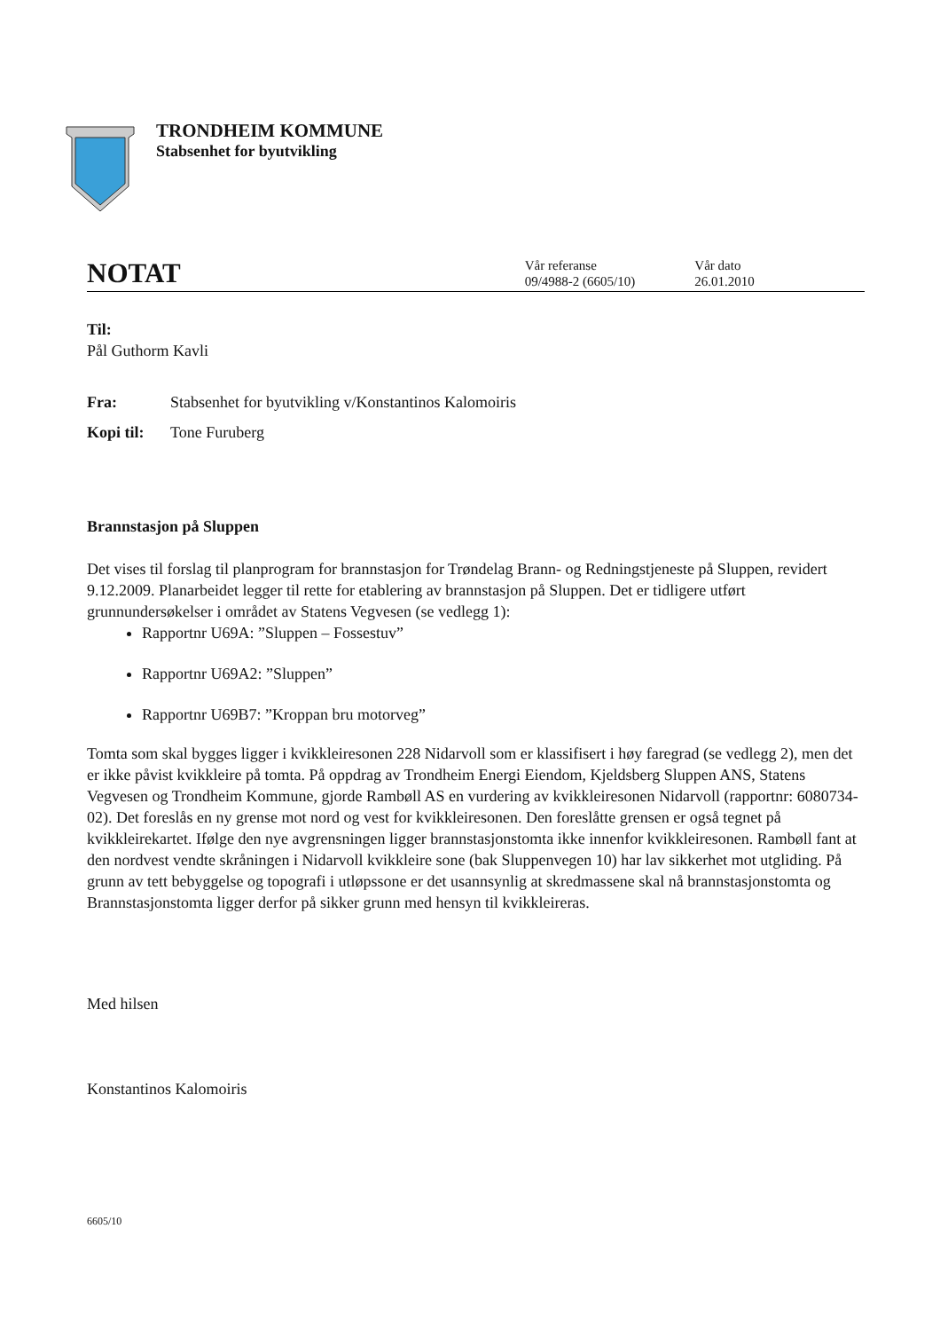TRONDHEIM KOMMUNE
Stabsenhet for byutvikling
NOTAT
Vår referanse
09/4988-2 (6605/10)
Vår dato
26.01.2010
Til:
Pål Guthorm Kavli
Fra: Stabsenhet for byutvikling v/Konstantinos Kalomoiris
Kopi til: Tone Furuberg
Brannstasjon på Sluppen
Det vises til forslag til planprogram for brannstasjon for Trøndelag Brann- og Redningstjeneste på Sluppen, revidert 9.12.2009. Planarbeidet legger til rette for etablering av brannstasjon på Sluppen. Det er tidligere utført grunnundersøkelser i området av Statens Vegvesen (se vedlegg 1):
Rapportnr U69A: ”Sluppen – Fossestuv”
Rapportnr U69A2: ”Sluppen”
Rapportnr U69B7: ”Kroppan bru motorveg”
Tomta som skal bygges ligger i kvikkleiresonen 228 Nidarvoll som er klassifisert i høy faregrad (se vedlegg 2), men det er ikke påvist kvikkleire på tomta. På oppdrag av Trondheim Energi Eiendom, Kjeldsberg Sluppen ANS, Statens Vegvesen og Trondheim Kommune, gjorde Rambøll AS en vurdering av kvikkleiresonen Nidarvoll (rapportnr: 6080734-02). Det foreslås en ny grense mot nord og vest for kvikkleiresonen. Den foreslåtte grensen er også tegnet på kvikkleirekartet. Ifølge den nye avgrensningen ligger brannstasjonstomta ikke innenfor kvikkleiresonen. Rambøll fant at den nordvest vendte skråningen i Nidarvoll kvikkleire sone (bak Sluppenvegen 10) har lav sikkerhet mot utgliding. På grunn av tett bebyggelse og topografi i utløpssone er det usannsynlig at skredmassene skal nå brannstasjonstomta og Brannstasjonstomta ligger derfor på sikker grunn med hensyn til kvikkleireras.
Med hilsen
Konstantinos Kalomoiris
6605/10